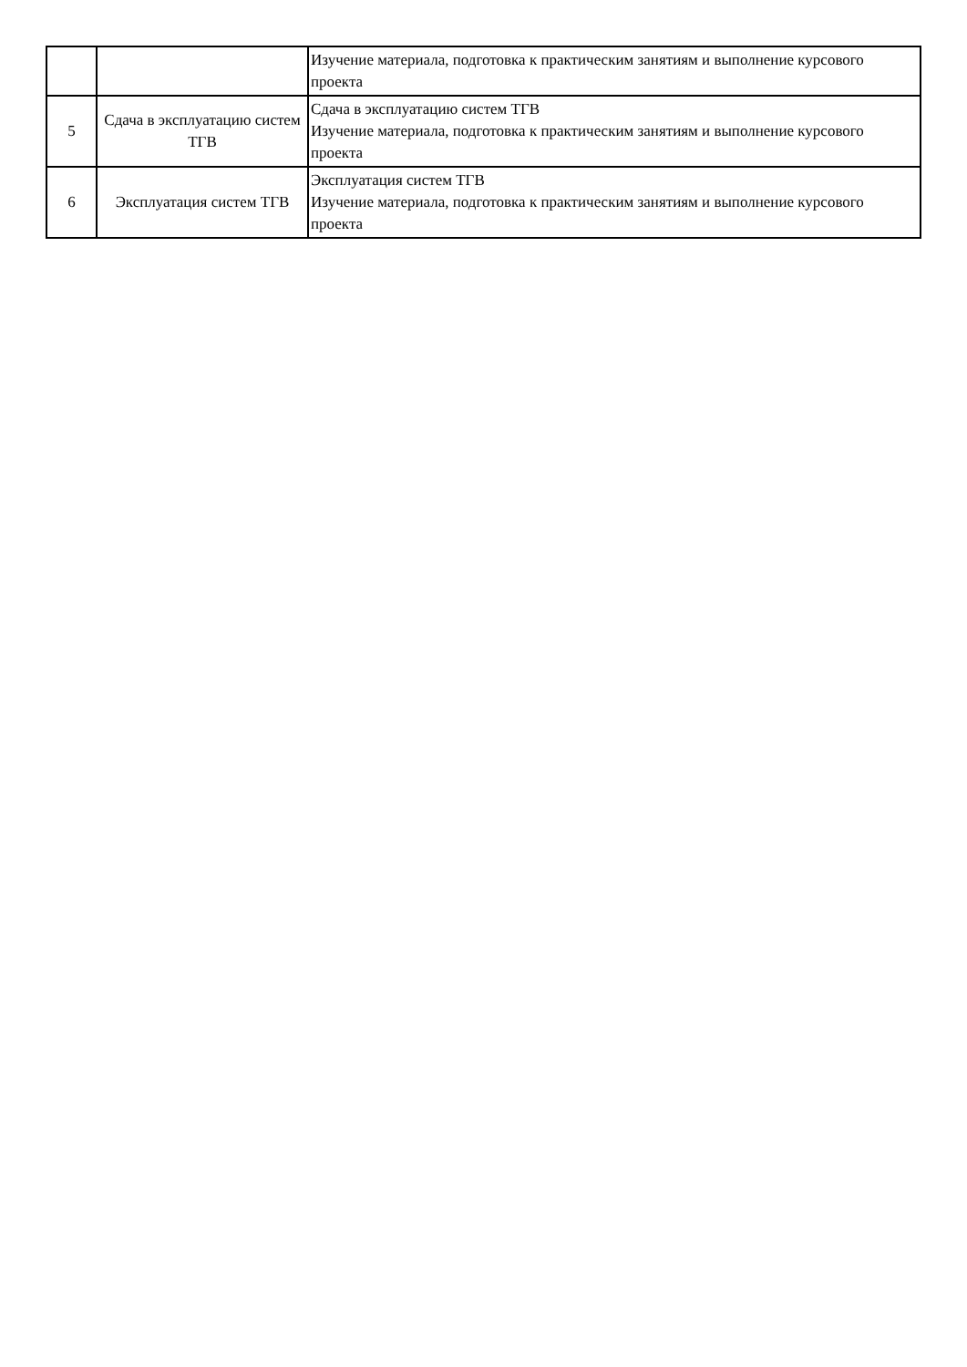| | | Изучение материала, подготовка к практическим занятиям и выполнение курсового проекта |
| 5 | Сдача в эксплуатацию систем ТГВ | Сдача в эксплуатацию систем ТГВ Изучение материала, подготовка к практическим занятиям и выполнение курсового проекта |
| 6 | Эксплуатация систем ТГВ | Эксплуатация систем ТГВ Изучение материала, подготовка к практическим занятиям и выполнение курсового проекта |